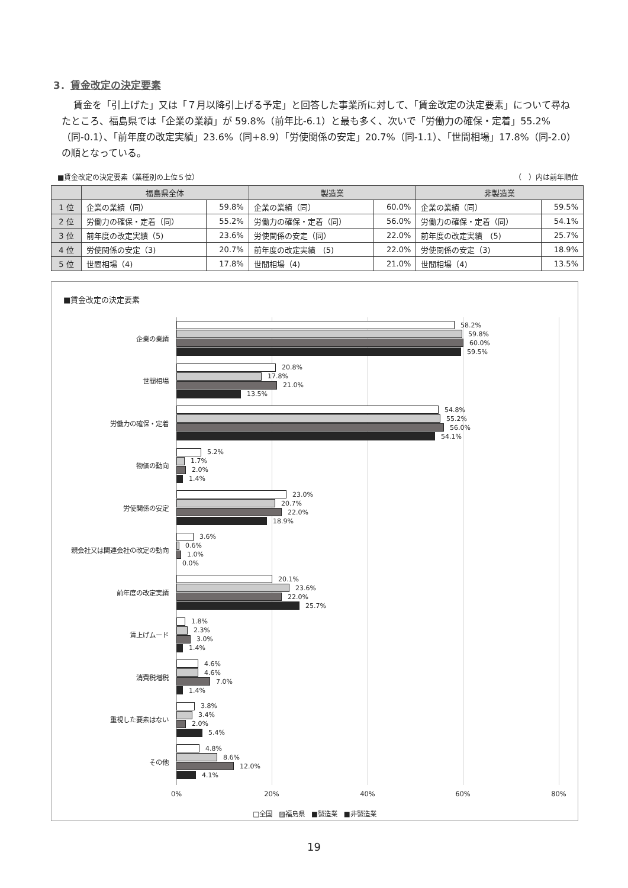3．賃金改定の決定要素
賃金を「引上げた」又は「７月以降引上げる予定」と回答した事業所に対して、「賃金改定の決定要素」について尋ねたところ、福島県では「企業の業績」が 59.8%（前年比-6.1）と最も多く、次いで「労働力の確保・定着」55.2%（同-0.1）、「前年度の改定実績」23.6%（同+8.9）「労使関係の安定」20.7%（同-1.1）、「世間相場」17.8%（同-2.0）の順となっている。
■賃金改定の決定要素（業種別の上位５位） （　）内は前年順位
| | 福島県全体 | | 製造業 | | 非製造業 | |
| --- | --- | --- | --- | --- | --- | --- |
| 1 位 | 企業の業績（同） | 59.8% | 企業の業績（同） | 60.0% | 企業の業績（同） | 59.5% |
| 2 位 | 労働力の確保・定着（同） | 55.2% | 労働力の確保・定着（同） | 56.0% | 労働力の確保・定着（同） | 54.1% |
| 3 位 | 前年度の改定実績（5) | 23.6% | 労使関係の安定（同） | 22.0% | 前年度の改定実績 (5) | 25.7% |
| 4 位 | 労使関係の安定（3) | 20.7% | 前年度の改定実績 (5) | 22.0% | 労使関係の安定（3) | 18.9% |
| 5 位 | 世間相場（4) | 17.8% | 世間相場（4) | 21.0% | 世間相場（4) | 13.5% |
■賃金改定の決定要素
企業の業績
58.2%
59.8%
60.0%
59.5%
世間相場
20.8%
17.8%
21.0%
13.5%
労働力の確保・定着
54.8%
55.2%
56.0%
54.1%
物価の動向
5.2%
1.7%
2.0%
1.4%
労使関係の安定
23.0%
20.7%
22.0%
18.9%
親会社又は関連会社の改定の動向
3.6%
0.6%
1.0%
0.0%
前年度の改定実績
20.1%
23.6%
22.0%
25.7%
賃上げムード
1.8%
2.3%
3.0%
1.4%
消費税増税
4.6%
4.6%
7.0%
1.4%
重視した要素はない
3.8%
3.4%
2.0%
5.4%
その他
4.8%
8.6%
12.0%
4.1%
0% 20% 40% 60% 80%
□全国　▨福島県　■製造業　■非製造業
19